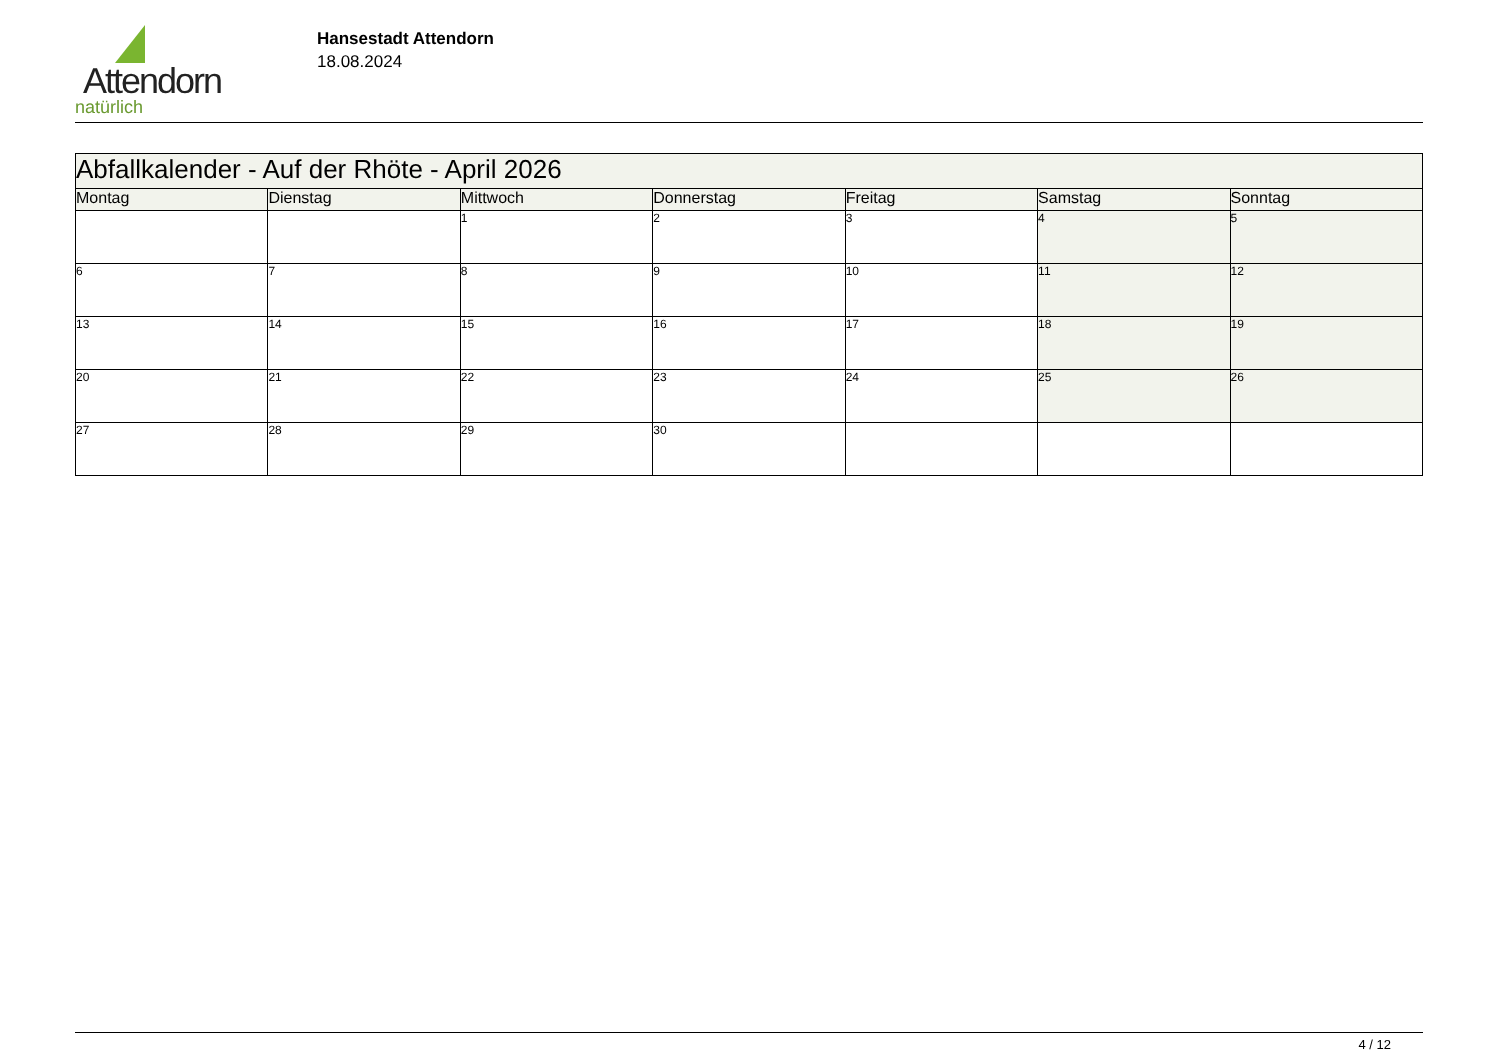Attendorn
natürlich
Hansestadt Attendorn
18.08.2024
| Abfallkalender - Auf der Rhöte - April 2026 | | | | | | |
| --- | --- | --- | --- | --- | --- | --- |
| Montag | Dienstag | Mittwoch | Donnerstag | Freitag | Samstag | Sonntag |
| | | 1 | 2 | 3 | 4 | 5 |
| 6 | 7 | 8 | 9 | 10 | 11 | 12 |
| 13 | 14 | 15 | 16 | 17 | 18 | 19 |
| 20 | 21 | 22 | 23 | 24 | 25 | 26 |
| 27 | 28 | 29 | 30 | | | |
4 / 12